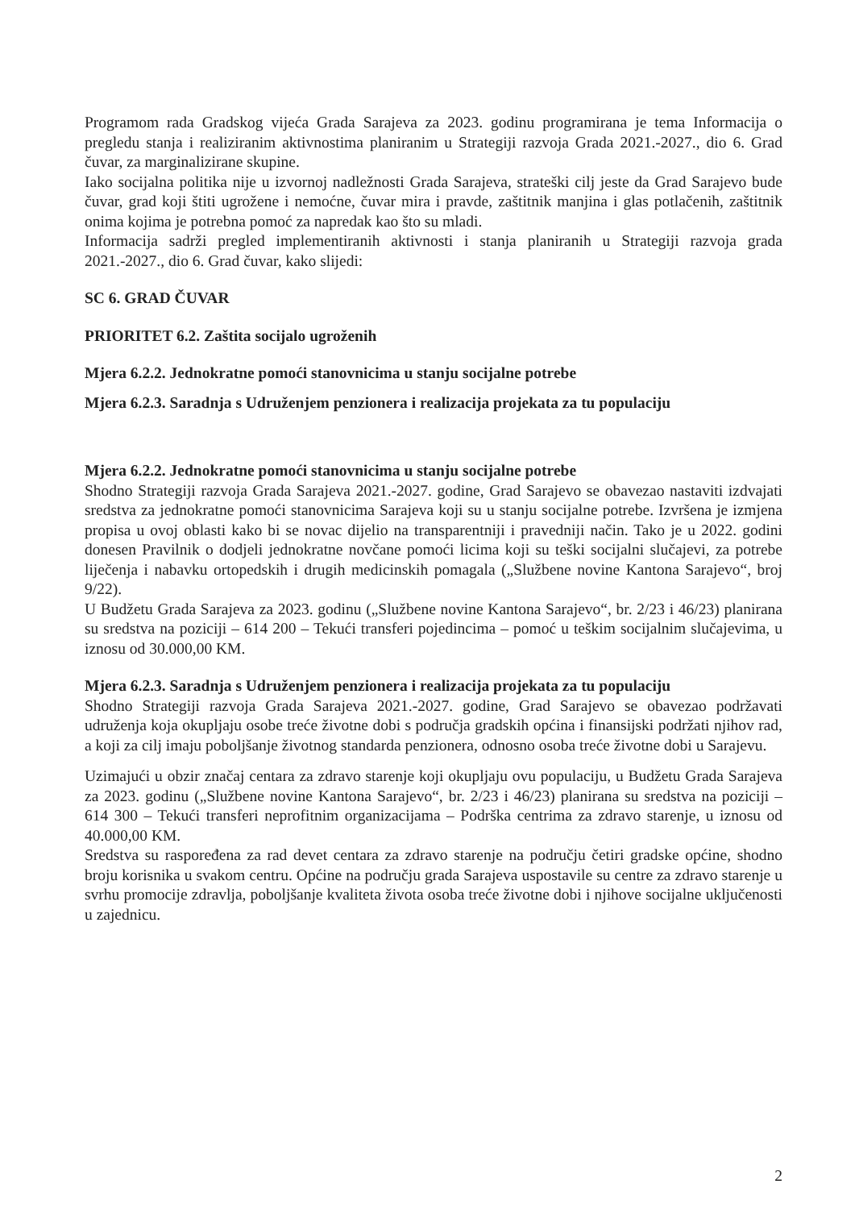Programom rada Gradskog vijeća Grada Sarajeva za 2023. godinu programirana je tema Informacija o pregledu stanja i realiziranim aktivnostima planiranim u Strategiji razvoja Grada 2021.-2027., dio 6. Grad čuvar, za marginalizirane skupine.
Iako socijalna politika nije u izvornoj nadležnosti Grada Sarajeva, strateški cilj jeste da Grad Sarajevo bude čuvar, grad koji štiti ugrožene i nemoćne, čuvar mira i pravde, zaštitnik manjina i glas potlačenih, zaštitnik onima kojima je potrebna pomoć za napredak kao što su mladi.
Informacija sadrži pregled implementiranih aktivnosti i stanja planiranih u Strategiji razvoja grada 2021.-2027., dio 6. Grad čuvar, kako slijedi:
SC 6. GRAD ČUVAR
PRIORITET 6.2. Zaštita socijalo ugroženih
Mjera 6.2.2. Jednokratne pomoći stanovnicima u stanju socijalne potrebe
Mjera 6.2.3. Saradnja s Udruženjem penzionera i realizacija projekata za tu populaciju
Mjera 6.2.2. Jednokratne pomoći stanovnicima u stanju socijalne potrebe
Shodno Strategiji razvoja Grada Sarajeva 2021.-2027. godine, Grad Sarajevo se obavezao nastaviti izdvajati sredstva za jednokratne pomoći stanovnicima Sarajeva koji su u stanju socijalne potrebe. Izvršena je izmjena propisa u ovoj oblasti kako bi se novac dijelio na transparentniji i pravedniji način. Tako je u 2022. godini donesen Pravilnik o dodjeli jednokratne novčane pomoći licima koji su teški socijalni slučajevi, za potrebe liječenja i nabavku ortopedskih i drugih medicinskih pomagala („Službene novine Kantona Sarajevo“, broj 9/22).
U Budžetu Grada Sarajeva za 2023. godinu („Službene novine Kantona Sarajevo“, br. 2/23 i 46/23) planirana su sredstva na poziciji – 614 200 – Tekući transferi pojedincima – pomoć u teškim socijalnim slučajevima, u iznosu od 30.000,00 KM.
Mjera 6.2.3. Saradnja s Udruženjem penzionera i realizacija projekata za tu populaciju
Shodno Strategiji razvoja Grada Sarajeva 2021.-2027. godine, Grad Sarajevo se obavezao podržavati udruženja koja okupljaju osobe treće životne dobi s područja gradskih općina i finansijski podržati njihov rad, a koji za cilj imaju poboljšanje životnog standarda penzionera, odnosno osoba treće životne dobi u Sarajevu.
Uzimajući u obzir značaj centara za zdravo starenje koji okupljaju ovu populaciju, u Budžetu Grada Sarajeva za 2023. godinu („Službene novine Kantona Sarajevo“, br. 2/23 i 46/23) planirana su sredstva na poziciji – 614 300 – Tekući transferi neprofitnim organizacijama – Podrška centrima za zdravo starenje, u iznosu od 40.000,00 KM.
Sredstva su raspoređena za rad devet centara za zdravo starenje na području četiri gradske općine, shodno broju korisnika u svakom centru. Općine na području grada Sarajeva uspostavile su centre za zdravo starenje u svrhu promocije zdravlja, poboljšanje kvaliteta života osoba treće životne dobi i njihove socijalne uključenosti u zajednicu.
2